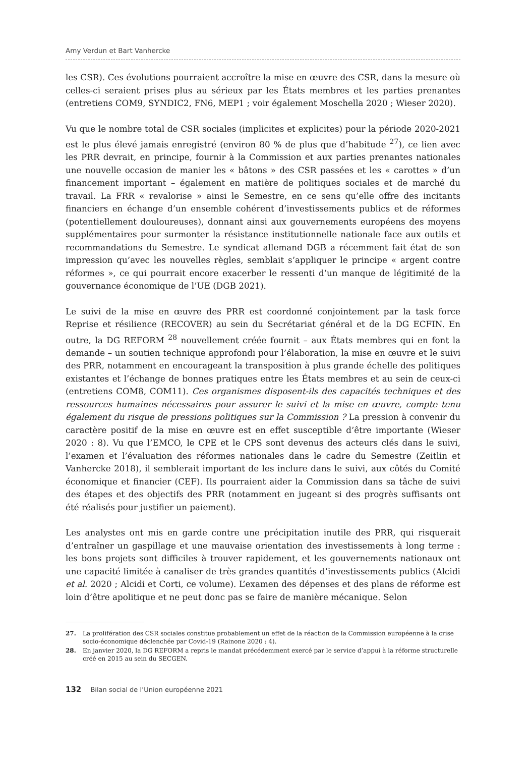Amy Verdun et Bart Vanhercke
les CSR). Ces évolutions pourraient accroître la mise en œuvre des CSR, dans la mesure où celles-ci seraient prises plus au sérieux par les États membres et les parties prenantes (entretiens COM9, SYNDIC2, FN6, MEP1 ; voir également Moschella 2020 ; Wieser 2020).
Vu que le nombre total de CSR sociales (implicites et explicites) pour la période 2020-2021 est le plus élevé jamais enregistré (environ 80 % de plus que d’habitude <sup>27</sup>), ce lien avec les PRR devrait, en principe, fournir à la Commission et aux parties prenantes nationales une nouvelle occasion de manier les « bâtons » des CSR passées et les « carottes » d’un financement important – également en matière de politiques sociales et de marché du travail. La FRR « revalorise » ainsi le Semestre, en ce sens qu’elle offre des incitants financiers en échange d’un ensemble cohérent d’investissements publics et de réformes (potentiellement douloureuses), donnant ainsi aux gouvernements européens des moyens supplémentaires pour surmonter la résistance institutionnelle nationale face aux outils et recommandations du Semestre. Le syndicat allemand DGB a récemment fait état de son impression qu’avec les nouvelles règles, semblait s’appliquer le principe « argent contre réformes », ce qui pourrait encore exacerber le ressenti d’un manque de légitimité de la gouvernance économique de l’UE (DGB 2021).
Le suivi de la mise en œuvre des PRR est coordonné conjointement par la task force Reprise et résilience (RECOVER) au sein du Secrétariat général et de la DG ECFIN. En outre, la DG REFORM <sup>28</sup> nouvellement créée fournit – aux États membres qui en font la demande – un soutien technique approfondi pour l’élaboration, la mise en œuvre et le suivi des PRR, notamment en encourageant la transposition à plus grande échelle des politiques existantes et l’échange de bonnes pratiques entre les États membres et au sein de ceux-ci (entretiens COM8, COM11). Ces organismes disposent-ils des capacités techniques et des ressources humaines nécessaires pour assurer le suivi et la mise en œuvre, compte tenu également du risque de pressions politiques sur la Commission ? La pression à convenir du caractère positif de la mise en œuvre est en effet susceptible d’être importante (Wieser 2020 : 8). Vu que l’EMCO, le CPE et le CPS sont devenus des acteurs clés dans le suivi, l’examen et l’évaluation des réformes nationales dans le cadre du Semestre (Zeitlin et Vanhercke 2018), il semblerait important de les inclure dans le suivi, aux côtés du Comité économique et financier (CEF). Ils pourraient aider la Commission dans sa tâche de suivi des étapes et des objectifs des PRR (notamment en jugeant si des progrès suffisants ont été réalisés pour justifier un paiement).
Les analystes ont mis en garde contre une précipitation inutile des PRR, qui risquerait d’entraîner un gaspillage et une mauvaise orientation des investissements à long terme : les bons projets sont difficiles à trouver rapidement, et les gouvernements nationaux ont une capacité limitée à canaliser de très grandes quantités d’investissements publics (Alcidi et al. 2020 ; Alcidi et Corti, ce volume). L’examen des dépenses et des plans de réforme est loin d’être apolitique et ne peut donc pas se faire de manière mécanique. Selon
27. La prolifération des CSR sociales constitue probablement un effet de la réaction de la Commission européenne à la crise socio-économique déclenchée par Covid-19 (Rainone 2020 : 4).
28. En janvier 2020, la DG REFORM a repris le mandat précédemment exercé par le service d’appui à la réforme structurelle créé en 2015 au sein du SECGEN.
132 Bilan social de l’Union européenne 2021